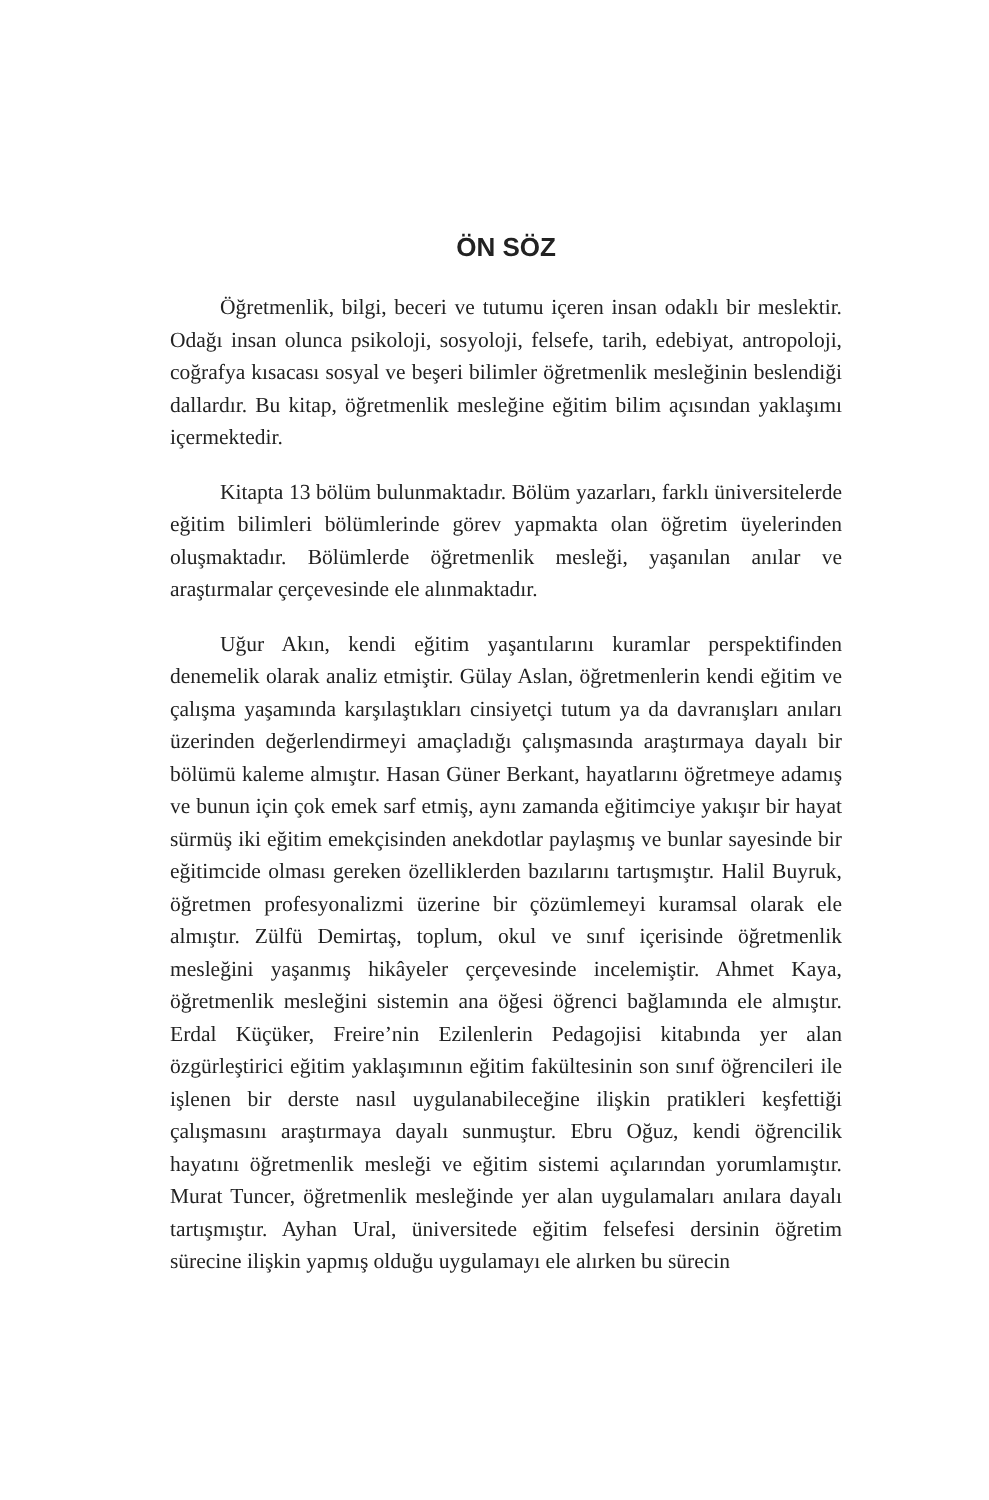ÖN SÖZ
Öğretmenlik, bilgi, beceri ve tutumu içeren insan odaklı bir meslektir. Odağı insan olunca psikoloji, sosyoloji, felsefe, tarih, edebiyat, antropoloji, coğrafya kısacası sosyal ve beşeri bilimler öğretmenlik mesleğinin beslendiği dallardır. Bu kitap, öğretmenlik mesleğine eğitim bilim açısından yaklaşımı içermektedir.
Kitapta 13 bölüm bulunmaktadır. Bölüm yazarları, farklı üniversitelerde eğitim bilimleri bölümlerinde görev yapmakta olan öğretim üyelerinden oluşmaktadır. Bölümlerde öğretmenlik mesleği, yaşanılan anılar ve araştırmalar çerçevesinde ele alınmaktadır.
Uğur Akın, kendi eğitim yaşantılarını kuramlar perspektifinden denemelik olarak analiz etmiştir. Gülay Aslan, öğretmenlerin kendi eğitim ve çalışma yaşamında karşılaştıkları cinsiyetçi tutum ya da davranışları anıları üzerinden değerlendirmeyi amaçladığı çalışmasında araştırmaya dayalı bir bölümü kaleme almıştır. Hasan Güner Berkant, hayatlarını öğretmeye adamış ve bunun için çok emek sarf etmiş, aynı zamanda eğitimciye yakışır bir hayat sürmüş iki eğitim emekçisinden anekdotlar paylaşmış ve bunlar sayesinde bir eğitimcide olması gereken özelliklerden bazılarını tartışmıştır. Halil Buyruk, öğretmen profesyonalizmi üzerine bir çözümlemeyi kuramsal olarak ele almıştır. Zülfü Demirtaş, toplum, okul ve sınıf içerisinde öğretmenlik mesleğini yaşanmış hikâyeler çerçevesinde incelemiştir. Ahmet Kaya, öğretmenlik mesleğini sistemin ana öğesi öğrenci bağlamında ele almıştır. Erdal Küçüker, Freire’nin Ezilenlerin Pedagojisi kitabında yer alan özgürleştirici eğitim yaklaşımının eğitim fakültesinin son sınıf öğrencileri ile işlenen bir derste nasıl uygulanabileceğine ilişkin pratikleri keşfettiği çalışmasını araştırmaya dayalı sunmuştur. Ebru Oğuz, kendi öğrencilik hayatını öğretmenlik mesleği ve eğitim sistemi açılarından yorumlamıştır. Murat Tuncer, öğretmenlik mesleğinde yer alan uygulamaları anılara dayalı tartışmıştır. Ayhan Ural, üniversitede eğitim felsefesi dersinin öğretim sürecine ilişkin yapmış olduğu uygulamayı ele alırken bu sürecin